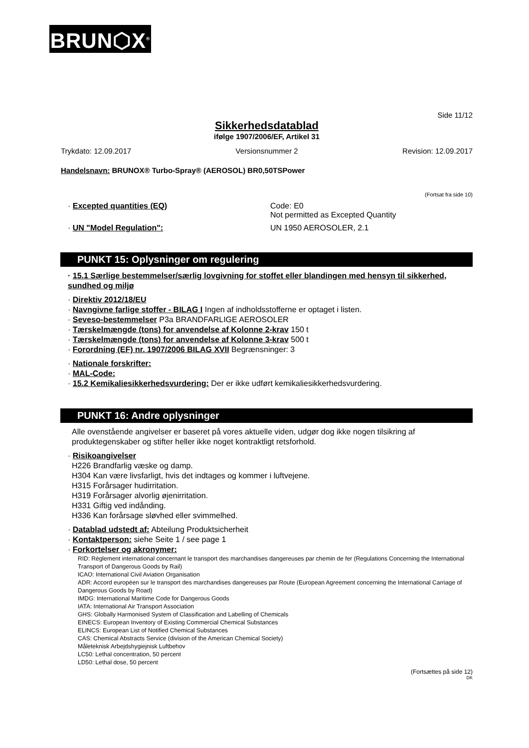BRUN⬡X<sup>®</sup>
Side 11/12
Sikkerhedsdatablad
ifølge 1907/2006/EF, Artikel 31
Trykdato: 12.09.2017 Versionsnummer 2 Revision: 12.09.2017
Handelsnavn: BRUNOX® Turbo-Spray® (AEROSOL) BR0,50TSPower
(Fortsat fra side 10)
· Excepted quantities (EQ) Code: E0
Not permitted as Excepted Quantity
· UN "Model Regulation": UN 1950 AEROSOLER, 2.1
PUNKT 15: Oplysninger om regulering
· 15.1 Særlige bestemmelser/særlig lovgivning for stoffet eller blandingen med hensyn til sikkerhed, sundhed og miljø
· Direktiv 2012/18/EU
· Navngivne farlige stoffer - BILAG I Ingen af indholdsstofferne er optaget i listen.
· Seveso-bestemmelser P3a BRANDFARLIGE AEROSOLER
· Tærskelmængde (tons) for anvendelse af Kolonne 2-krav 150 t
· Tærskelmængde (tons) for anvendelse af Kolonne 3-krav 500 t
· Forordning (EF) nr. 1907/2006 BILAG XVII Begrænsninger: 3
· Nationale forskrifter:
· MAL-Code:
· 15.2 Kemikaliesikkerhedsvurdering: Der er ikke udført kemikaliesikkerhedsvurdering.
PUNKT 16: Andre oplysninger
Alle ovenstående angivelser er baseret på vores aktuelle viden, udgør dog ikke nogen tilsikring af produktegenskaber og stifter heller ikke noget kontraktligt retsforhold.
· Risikoangivelser
H226 Brandfarlig væske og damp.
H304 Kan være livsfarligt, hvis det indtages og kommer i luftvejene.
H315 Forårsager hudirritation.
H319 Forårsager alvorlig øjenirritation.
H331 Giftig ved indånding.
H336 Kan forårsage sløvhed eller svimmelhed.
· Datablad udstedt af: Abteilung Produktsicherheit
· Kontaktperson: siehe Seite 1 / see page 1
· Forkortelser og akronymer:
RID: Règlement international concernant le transport des marchandises dangereuses par chemin de fer (Regulations Concerning the International Transport of Dangerous Goods by Rail)
ICAO: International Civil Aviation Organisation
ADR: Accord européen sur le transport des marchandises dangereuses par Route (European Agreement concerning the International Carriage of Dangerous Goods by Road)
IMDG: International Maritime Code for Dangerous Goods
IATA: International Air Transport Association
GHS: Globally Harmonised System of Classification and Labelling of Chemicals
EINECS: European Inventory of Existing Commercial Chemical Substances
ELINCS: European List of Notified Chemical Substances
CAS: Chemical Abstracts Service (division of the American Chemical Society)
Måleteknisk Arbejdshygiejnisk Luftbehov
LC50: Lethal concentration, 50 percent
LD50: Lethal dose, 50 percent
(Fortsættes på side 12)
DK